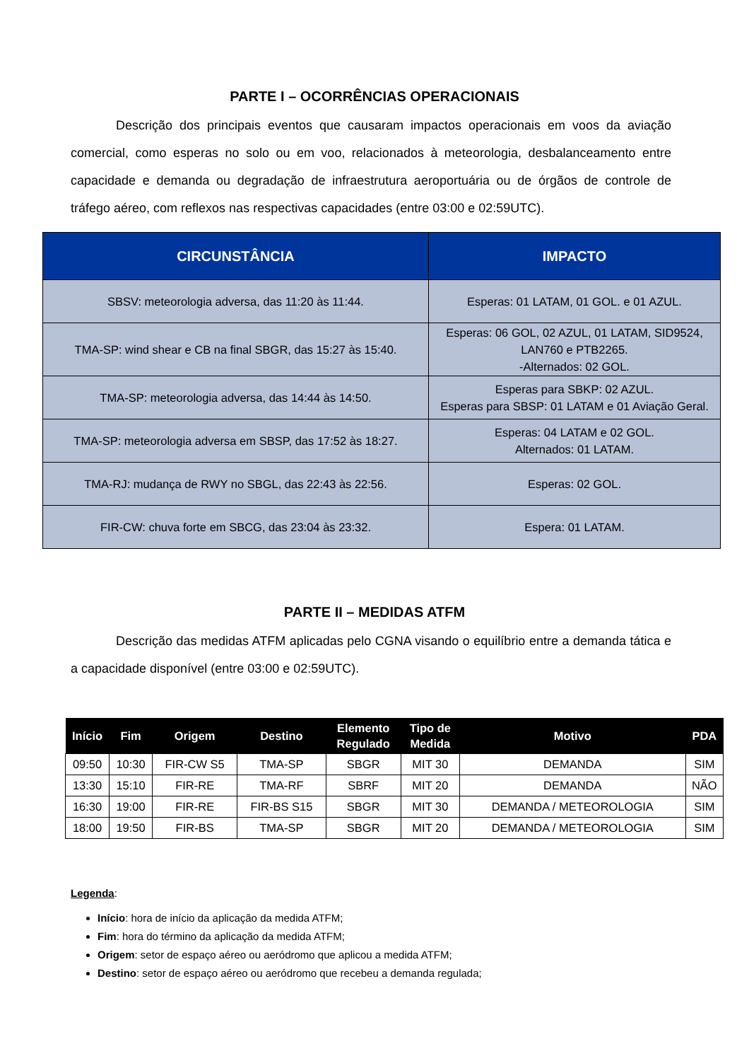PARTE I – OCORRÊNCIAS OPERACIONAIS
Descrição dos principais eventos que causaram impactos operacionais em voos da aviação comercial, como esperas no solo ou em voo, relacionados à meteorologia, desbalanceamento entre capacidade e demanda ou degradação de infraestrutura aeroportuária ou de órgãos de controle de tráfego aéreo, com reflexos nas respectivas capacidades (entre 03:00 e 02:59UTC).
| CIRCUNSTÂNCIA | IMPACTO |
| --- | --- |
| SBSV: meteorologia adversa, das 11:20 às 11:44. | Esperas: 01 LATAM, 01 GOL. e 01 AZUL. |
| TMA-SP: wind shear e CB na final SBGR, das 15:27 às 15:40. | Esperas: 06 GOL, 02 AZUL, 01 LATAM, SID9524, LAN760 e PTB2265. -Alternados: 02 GOL. |
| TMA-SP: meteorologia adversa, das 14:44 às 14:50. | Esperas para SBKP: 02 AZUL. Esperas para SBSP: 01 LATAM e 01 Aviação Geral. |
| TMA-SP: meteorologia adversa em SBSP, das 17:52 às 18:27. | Esperas: 04 LATAM e 02 GOL. Alternados: 01 LATAM. |
| TMA-RJ: mudança de RWY no SBGL, das 22:43 às 22:56. | Esperas: 02 GOL. |
| FIR-CW: chuva forte em SBCG, das 23:04 às 23:32. | Espera: 01 LATAM. |
PARTE II – MEDIDAS ATFM
Descrição das medidas ATFM aplicadas pelo CGNA visando o equilíbrio entre a demanda tática e a capacidade disponível (entre 03:00 e 02:59UTC).
| Início | Fim | Origem | Destino | Elemento Regulado | Tipo de Medida | Motivo | PDA |
| --- | --- | --- | --- | --- | --- | --- | --- |
| 09:50 | 10:30 | FIR-CW S5 | TMA-SP | SBGR | MIT 30 | DEMANDA | SIM |
| 13:30 | 15:10 | FIR-RE | TMA-RF | SBRF | MIT 20 | DEMANDA | NÃO |
| 16:30 | 19:00 | FIR-RE | FIR-BS S15 | SBGR | MIT 30 | DEMANDA / METEOROLOGIA | SIM |
| 18:00 | 19:50 | FIR-BS | TMA-SP | SBGR | MIT 20 | DEMANDA / METEOROLOGIA | SIM |
Legenda:
Início: hora de início da aplicação da medida ATFM;
Fim: hora do término da aplicação da medida ATFM;
Origem: setor de espaço aéreo ou aeródromo que aplicou a medida ATFM;
Destino: setor de espaço aéreo ou aeródromo que recebeu a demanda regulada;